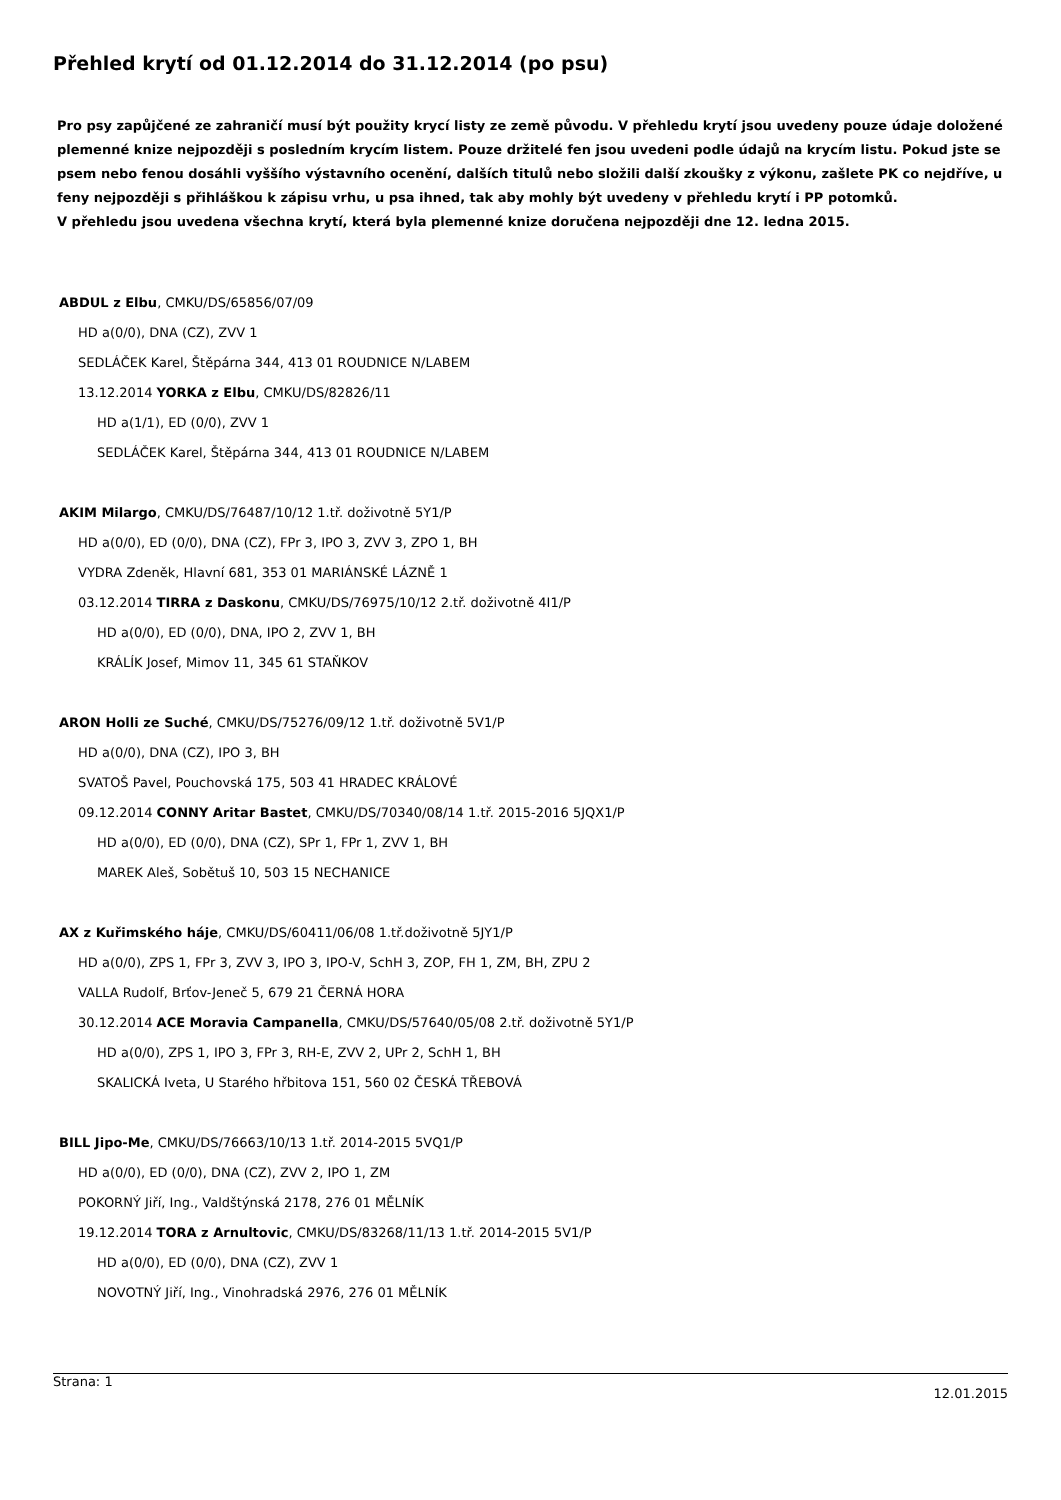Přehled krytí od 01.12.2014 do 31.12.2014 (po psu)
Pro psy zapůjčené ze zahraničí musí být použity krycí listy ze země původu. V přehledu krytí jsou uvedeny pouze údaje doložené plemenné knize nejpozději s posledním krycím listem. Pouze držitelé fen jsou uvedeni podle údajů na krycím listu. Pokud jste se psem nebo fenou dosáhli vyššího výstavního ocenění, dalších titulů nebo složili další zkoušky z výkonu, zašlete PK co nejdříve, u feny nejpozději s přihláškou k zápisu vrhu, u psa ihned, tak aby mohly být uvedeny v přehledu krytí i PP potomků.
V přehledu jsou uvedena všechna krytí, která byla plemenné knize doručena nejpozději dne 12. ledna 2015.
ABDUL z Elbu, CMKU/DS/65856/07/09
HD a(0/0), DNA (CZ), ZVV 1
SEDLÁČEK Karel, Štěpárna 344, 413 01 ROUDNICE N/LABEM
13.12.2014 YORKA z Elbu, CMKU/DS/82826/11
HD a(1/1), ED (0/0), ZVV 1
SEDLÁČEK Karel, Štěpárna 344, 413 01 ROUDNICE N/LABEM
AKIM Milargo, CMKU/DS/76487/10/12 1.tř. doživotně 5Y1/P
HD a(0/0), ED (0/0), DNA (CZ), FPr 3, IPO 3, ZVV 3, ZPO 1, BH
VYDRA Zdeněk, Hlavní 681, 353 01 MARIÁNSKÉ LÁZNĚ 1
03.12.2014 TIRRA z Daskonu, CMKU/DS/76975/10/12 2.tř. doživotně 4I1/P
HD a(0/0), ED (0/0), DNA, IPO 2, ZVV 1, BH
KRÁLÍK Josef, Mimov 11, 345 61 STAŇKOV
ARON Holli ze Suché, CMKU/DS/75276/09/12 1.tř. doživotně 5V1/P
HD a(0/0), DNA (CZ), IPO 3, BH
SVATOŠ Pavel, Pouchovská 175, 503 41 HRADEC KRÁLOVÉ
09.12.2014 CONNY Aritar Bastet, CMKU/DS/70340/08/14 1.tř. 2015-2016 5JQX1/P
HD a(0/0), ED (0/0), DNA (CZ), SPr 1, FPr 1, ZVV 1, BH
MAREK Aleš, Sobětuš 10, 503 15 NECHANICE
AX z Kuřimského háje, CMKU/DS/60411/06/08 1.tř.doživotně 5JY1/P
HD a(0/0), ZPS 1, FPr 3, ZVV 3, IPO 3, IPO-V, SchH 3, ZOP, FH 1, ZM, BH, ZPU 2
VALLA Rudolf, Brťov-Jeneč 5, 679 21 ČERNÁ HORA
30.12.2014 ACE Moravia Campanella, CMKU/DS/57640/05/08 2.tř. doživotně 5Y1/P
HD a(0/0), ZPS 1, IPO 3, FPr 3, RH-E, ZVV 2, UPr 2, SchH 1, BH
SKALICKÁ Iveta, U Starého hřbitova 151, 560 02 ČESKÁ TŘEBOVÁ
BILL Jipo-Me, CMKU/DS/76663/10/13 1.tř. 2014-2015 5VQ1/P
HD a(0/0), ED (0/0), DNA (CZ), ZVV 2, IPO 1, ZM
POKORNÝ Jiří, Ing., Valdštýnská 2178, 276 01 MĚLNÍK
19.12.2014 TORA z Arnultovic, CMKU/DS/83268/11/13 1.tř. 2014-2015 5V1/P
HD a(0/0), ED (0/0), DNA (CZ), ZVV 1
NOVOTNÝ Jiří, Ing., Vinohradská 2976, 276 01 MĚLNÍK
Strana: 1 12.01.2015